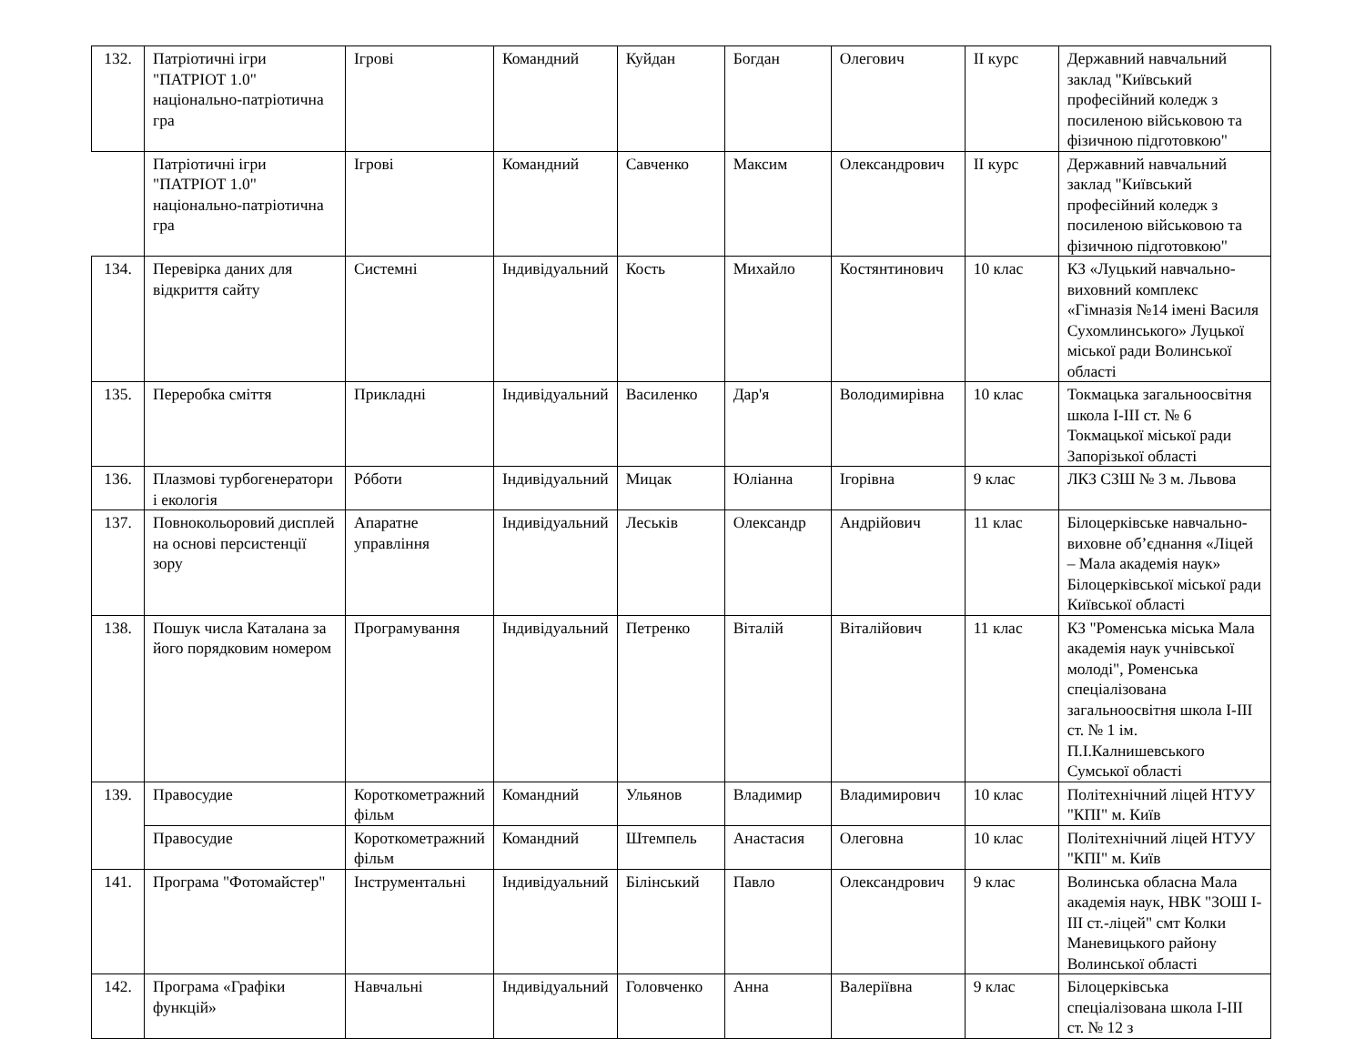| 132. | Патріотичні ігри "ПАТРІОТ 1.0" національно-патріотична гра | Ігрові | Командний | Куйдан | Богдан | Олегович | ІІ курс | Державний навчальний заклад "Київський професійний коледж з посиленою військовою та фізичною підготовкою" |
| | Патріотичні ігри "ПАТРІОТ 1.0" національно-патріотична гра | Ігрові | Командний | Савченко | Максим | Олександрович | ІІ курс | Державний навчальний заклад "Київський професійний коледж з посиленою військовою та фізичною підготовкою" |
| 134. | Перевірка даних для відкриття сайту | Системні | Індивідуальний | Кость | Михайло | Костянтинович | 10 клас | КЗ «Луцький навчально-виховний комплекс «Гімназія №14 імені Василя Сухомлинського» Луцької міської ради Волинської області |
| 135. | Переробка сміття | Прикладні | Індивідуальний | Василенко | Дар'я | Володимирівна | 10 клас | Токмацька загальноосвітня школа І-ІІІ ст. № 6 Токмацької міської ради Запорізької області |
| 136. | Плазмові турбогенератори і екологія | Рóботи | Індивідуальний | Мицак | Юліанна | Ігорівна | 9 клас | ЛКЗ СЗШ № 3 м. Львова |
| 137. | Повнокольоровий дисплей на основі персистенції зору | Апаратне управління | Індивідуальний | Леськів | Олександр | Андрійович | 11 клас | Білоцерківське навчально-виховне об’єднання «Ліцей – Мала академія наук» Білоцерківської міської ради Київської області |
| 138. | Пошук числа Каталана за його порядковим номером | Програмування | Індивідуальний | Петренко | Віталій | Віталійович | 11 клас | КЗ "Роменська міська Мала академія наук учнівської молоді", Роменська спеціалізована загальноосвітня школа І-ІІІ ст. № 1 ім. П.І.Калнишевського Сумської області |
| 139. | Правосудие | Короткометражний фільм | Командний | Ульянов | Владимир | Владимирович | 10 клас | Політехнічний ліцей НТУУ "КПІ" м. Київ |
| | Правосудие | Короткометражний фільм | Командний | Штемпель | Анастасия | Олеговна | 10 клас | Політехнічний ліцей НТУУ "КПІ" м. Київ |
| 141. | Програма "Фотомайстер" | Інструментальні | Індивідуальний | Білінський | Павло | Олександрович | 9 клас | Волинська обласна Мала академія наук, НВК "ЗОШ І-ІІІ ст.-ліцей" смт Колки Маневицького району Волинської області |
| 142. | Програма «Графіки функцій» | Навчальні | Індивідуальний | Головченко | Анна | Валеріївна | 9 клас | Білоцерківська спеціалізована школа І-ІІІ ст. № 12 з |